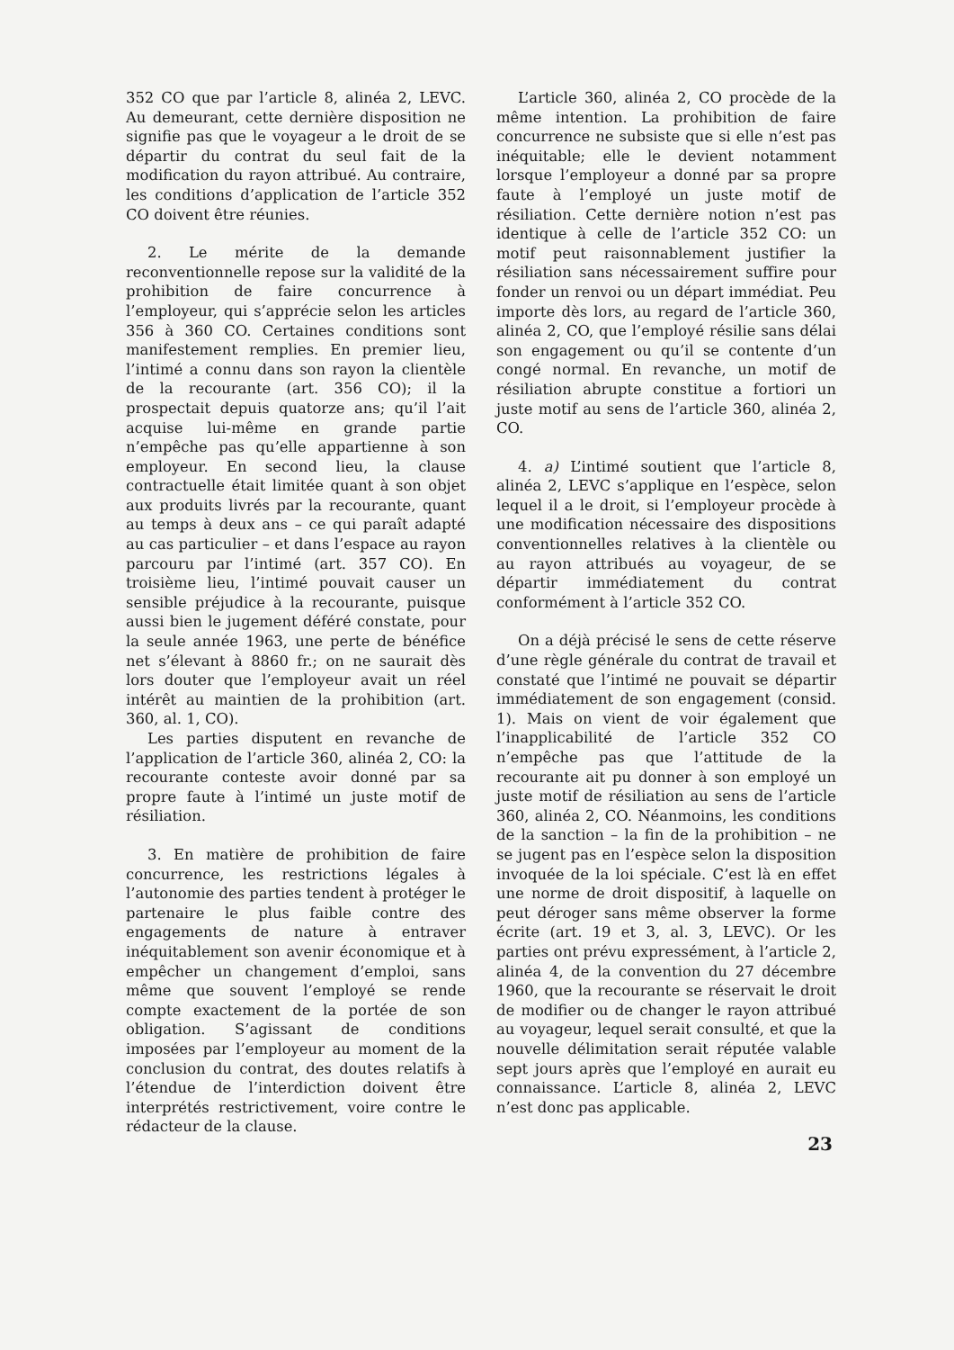352 CO que par l’article 8, alinéa 2, LEVC. Au demeurant, cette dernière disposition ne signifie pas que le voyageur a le droit de se départir du contrat du seul fait de la modification du rayon attribué. Au contraire, les conditions d’application de l’article 352 CO doivent être réunies.
2. Le mérite de la demande reconventionnelle repose sur la validité de la prohibition de faire concurrence à l’employeur, qui s’apprécie selon les articles 356 à 360 CO. Certaines conditions sont manifestement remplies. En premier lieu, l’intimé a connu dans son rayon la clientèle de la recourante (art. 356 CO); il la prospectait depuis quatorze ans; qu’il l’ait acquise lui-même en grande partie n’empêche pas qu’elle appartienne à son employeur. En second lieu, la clause contractuelle était limitée quant à son objet aux produits livrés par la recourante, quant au temps à deux ans – ce qui paraît adapté au cas particulier – et dans l’espace au rayon parcouru par l’intimé (art. 357 CO). En troisième lieu, l’intimé pouvait causer un sensible préjudice à la recourante, puisque aussi bien le jugement déféré constate, pour la seule année 1963, une perte de bénéfice net s’élevant à 8860 fr.; on ne saurait dès lors douter que l’employeur avait un réel intérêt au maintien de la prohibition (art. 360, al. 1, CO).
Les parties disputent en revanche de l’application de l’article 360, alinéa 2, CO: la recourante conteste avoir donné par sa propre faute à l’intimé un juste motif de résiliation.
3. En matière de prohibition de faire concurrence, les restrictions légales à l’autonomie des parties tendent à protéger le partenaire le plus faible contre des engagements de nature à entraver inéquitablement son avenir économique et à empêcher un changement d’emploi, sans même que souvent l’employé se rende compte exactement de la portée de son obligation. S’agissant de conditions imposées par l’employeur au moment de la conclusion du contrat, des doutes relatifs à l’étendue de l’interdiction doivent être interprétés restrictivement, voire contre le rédacteur de la clause.
L’article 360, alinéa 2, CO procède de la même intention. La prohibition de faire concurrence ne subsiste que si elle n’est pas inéquitable; elle le devient notamment lorsque l’employeur a donné par sa propre faute à l’employé un juste motif de résiliation. Cette dernière notion n’est pas identique à celle de l’article 352 CO: un motif peut raisonnablement justifier la résiliation sans nécessairement suffire pour fonder un renvoi ou un départ immédiat. Peu importe dès lors, au regard de l’article 360, alinéa 2, CO, que l’employé résilie sans délai son engagement ou qu’il se contente d’un congé normal. En revanche, un motif de résiliation abrupte constitue a fortiori un juste motif au sens de l’article 360, alinéa 2, CO.
4. a) L’intimé soutient que l’article 8, alinéa 2, LEVC s’applique en l’espèce, selon lequel il a le droit, si l’employeur procède à une modification nécessaire des dispositions conventionnelles relatives à la clientèle ou au rayon attribués au voyageur, de se départir immédiatement du contrat conformément à l’article 352 CO.
On a déjà précisé le sens de cette réserve d’une règle générale du contrat de travail et constaté que l’intimé ne pouvait se départir immédiatement de son engagement (consid. 1). Mais on vient de voir également que l’inapplicabilité de l’article 352 CO n’empêche pas que l’attitude de la recourante ait pu donner à son employé un juste motif de résiliation au sens de l’article 360, alinéa 2, CO. Néanmoins, les conditions de la sanction – la fin de la prohibition – ne se jugent pas en l’espèce selon la disposition invoquée de la loi spéciale. C’est là en effet une norme de droit dispositif, à laquelle on peut déroger sans même observer la forme écrite (art. 19 et 3, al. 3, LEVC). Or les parties ont prévu expressément, à l’article 2, alinéa 4, de la convention du 27 décembre 1960, que la recourante se réservait le droit de modifier ou de changer le rayon attribué au voyageur, lequel serait consulté, et que la nouvelle délimitation serait réputée valable sept jours après que l’employé en aurait eu connaissance. L’article 8, alinéa 2, LEVC n’est donc pas applicable.
23